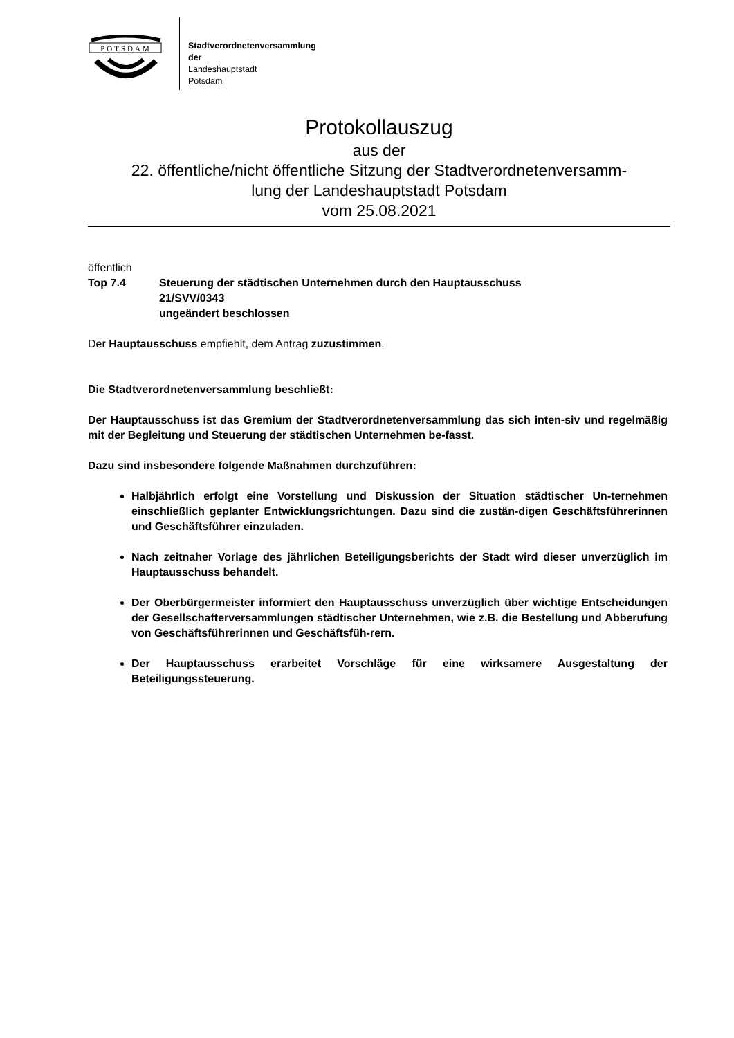POTSDAM
Stadtverordnetenversammlung
der
Landeshauptstadt
Potsdam
Protokollauszug
aus der
22. öffentliche/nicht öffentliche Sitzung der Stadtverordnetenversamm-
lung der Landeshauptstadt Potsdam
vom 25.08.2021
öffentlich
Top 7.4 Steuerung der städtischen Unternehmen durch den Hauptausschuss
21/SVV/0343
ungeändert beschlossen
Der Hauptausschuss empfiehlt, dem Antrag zuzustimmen.
Die Stadtverordnetenversammlung beschließt:
Der Hauptausschuss ist das Gremium der Stadtverordnetenversammlung das sich inten-siv und regelmäßig mit der Begleitung und Steuerung der städtischen Unternehmen be-fasst.
Dazu sind insbesondere folgende Maßnahmen durchzuführen:
Halbjährlich erfolgt eine Vorstellung und Diskussion der Situation städtischer Un-ternehmen einschließlich geplanter Entwicklungsrichtungen. Dazu sind die zustän-digen Geschäftsführerinnen und Geschäftsführer einzuladen.
Nach zeitnaher Vorlage des jährlichen Beteiligungsberichts der Stadt wird dieser unverzüglich im Hauptausschuss behandelt.
Der Oberbürgermeister informiert den Hauptausschuss unverzüglich über wichtige Entscheidungen der Gesellschafterversammlungen städtischer Unternehmen, wie z.B. die Bestellung und Abberufung von Geschäftsführerinnen und Geschäftsfüh-rern.
Der Hauptausschuss erarbeitet Vorschläge für eine wirksamere Ausgestaltung der Beteiligungssteuerung.